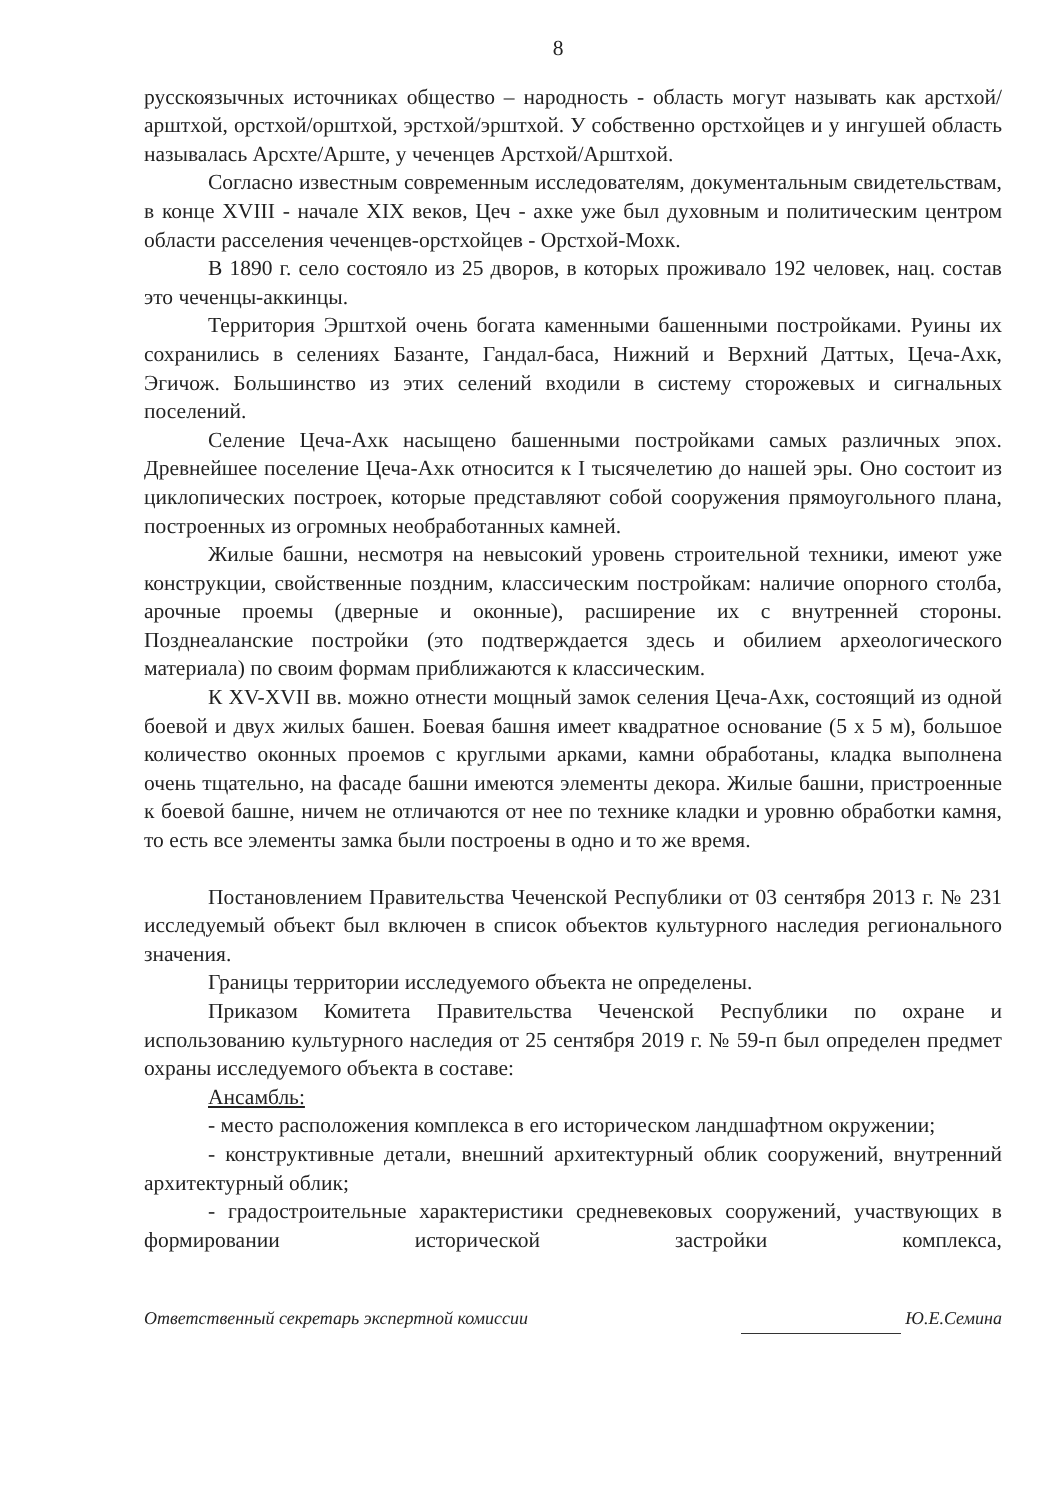8
русскоязычных источниках общество – народность - область могут называть как арстхой/арштхой, орстхой/орштхой, эрстхой/эрштхой. У собственно орстхойцев и у ингушей область называлась Арсхте/Арште, у чеченцев Арстхой/Арштхой.
Согласно известным современным исследователям, документальным свидетельствам, в конце XVIII - начале XIX веков, Цеч - ахке уже был духовным и политическим центром области расселения чеченцев-орстхойцев - Орстхой-Мохк.
В 1890 г. село состояло из 25 дворов, в которых проживало 192 человек, нац. состав это чеченцы-аккинцы.
Территория Эрштхой очень богата каменными башенными постройками. Руины их сохранились в селениях Базанте, Гандал-баса, Нижний и Верхний Даттых, Цеча-Ахк, Эгичож. Большинство из этих селений входили в систему сторожевых и сигнальных поселений.
Селение Цеча-Ахк насыщено башенными постройками самых различных эпох. Древнейшее поселение Цеча-Ахк относится к I тысячелетию до нашей эры. Оно состоит из циклопических построек, которые представляют собой сооружения прямоугольного плана, построенных из огромных необработанных камней.
Жилые башни, несмотря на невысокий уровень строительной техники, имеют уже конструкции, свойственные поздним, классическим постройкам: наличие опорного столба, арочные проемы (дверные и оконные), расширение их с внутренней стороны. Позднеаланские постройки (это подтверждается здесь и обилием археологического материала) по своим формам приближаются к классическим.
К XV-XVII вв. можно отнести мощный замок селения Цеча-Ахк, состоящий из одной боевой и двух жилых башен. Боевая башня имеет квадратное основание (5 х 5 м), большое количество оконных проемов с круглыми арками, камни обработаны, кладка выполнена очень тщательно, на фасаде башни имеются элементы декора. Жилые башни, пристроенные к боевой башне, ничем не отличаются от нее по технике кладки и уровню обработки камня, то есть все элементы замка были построены в одно и то же время.
Постановлением Правительства Чеченской Республики от 03 сентября 2013 г. № 231 исследуемый объект был включен в список объектов культурного наследия регионального значения.
Границы территории исследуемого объекта не определены.
Приказом Комитета Правительства Чеченской Республики по охране и использованию культурного наследия от 25 сентября 2019 г. № 59-п был определен предмет охраны исследуемого объекта в составе:
Ансамбль:
- место расположения комплекса в его историческом ландшафтном окружении;
- конструктивные детали, внешний архитектурный облик сооружений, внутренний архитектурный облик;
- градостроительные характеристики средневековых сооружений, участвующих в формировании исторической застройки комплекса,
Ответственный секретарь экспертной комиссии Ю.Е.Семина